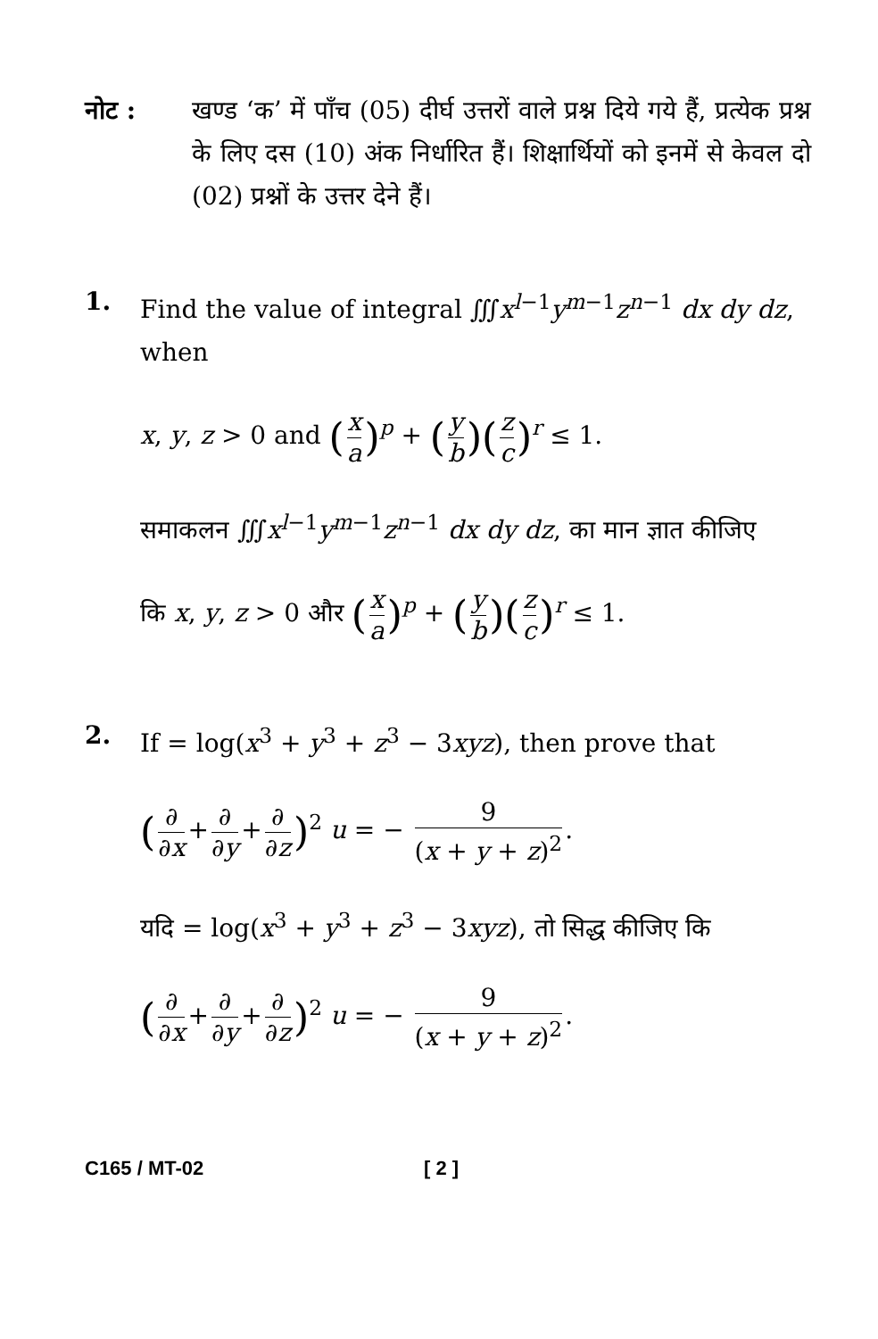नोट : खण्ड ‘क’ में पाँच (05) दीर्घ उत्तरों वाले प्रश्न दिये गये हैं, प्रत्येक प्रश्न के लिए दस (10) अंक निर्धारित हैं। शिक्षार्थियों को इनमें से केवल दो (02) प्रश्नों के उत्तर देने हैं।
1. Find the value of integral ∭x<sup>l−1</sup>y<sup>m−1</sup>z<sup>n−1</sup> dx dy dz, when
x, y, z > 0 and (x a)<sup>p</sup> + (y b)(z c)<sup>r</sup> ≤ 1.
समाकलन ∭x<sup>l−1</sup>y<sup>m−1</sup>z<sup>n−1</sup> dx dy dz, का मान ज्ञात कीजिए
कि x, y, z > 0 और (x a)<sup>p</sup> + (y b)(z c)<sup>r</sup> ≤ 1.
2. If = log(x<sup>3</sup> + y<sup>3</sup> + z<sup>3</sup> − 3xyz), then prove that
(∂ ∂x + ∂ ∂y + ∂ ∂z)<sup>2</sup> u = − 9 (x + y + z)<sup>2</sup>.
यदि = log(x<sup>3</sup> + y<sup>3</sup> + z<sup>3</sup> − 3xyz), तो सिद्ध कीजिए कि
(∂ ∂x + ∂ ∂y + ∂ ∂z)<sup>2</sup> u = − 9 (x + y + z)<sup>2</sup>.
C165 / MT-02 [ 2 ]